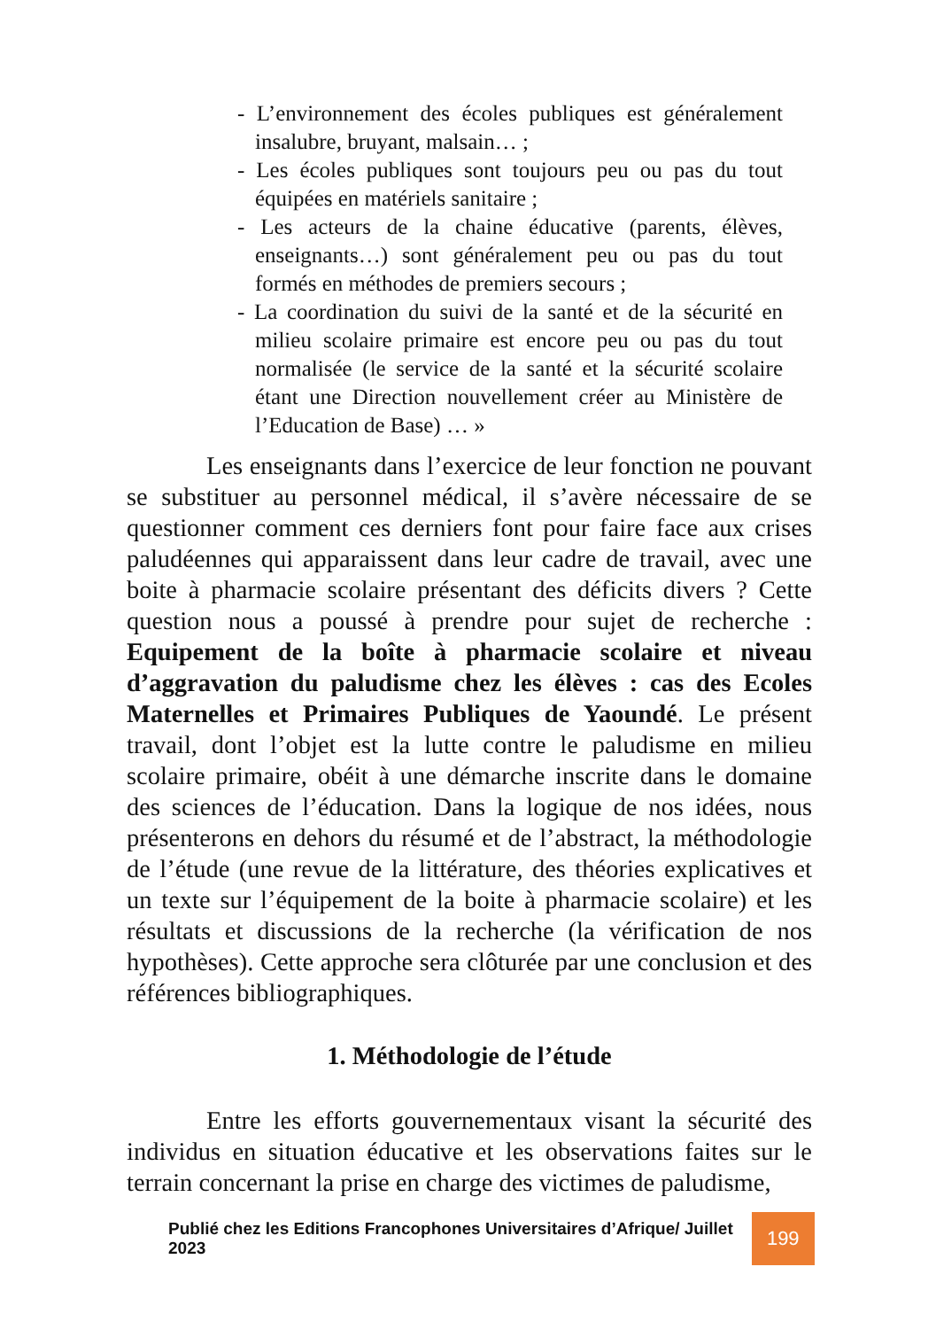- L’environnement des écoles publiques est généralement insalubre, bruyant, malsain… ;
- Les écoles publiques sont toujours peu ou pas du tout équipées en matériels sanitaire ;
- Les acteurs de la chaine éducative (parents, élèves, enseignants…) sont généralement peu ou pas du tout formés en méthodes de premiers secours ;
- La coordination du suivi de la santé et de la sécurité en milieu scolaire primaire est encore peu ou pas du tout normalisée (le service de la santé et la sécurité scolaire étant une Direction nouvellement créer au Ministère de l’Education de Base) … »
Les enseignants dans l’exercice de leur fonction ne pouvant se substituer au personnel médical, il s’avère nécessaire de se questionner comment ces derniers font pour faire face aux crises paludéennes qui apparaissent dans leur cadre de travail, avec une boite à pharmacie scolaire présentant des déficits divers ? Cette question nous a poussé à prendre pour sujet de recherche : Equipement de la boîte à pharmacie scolaire et niveau d’aggravation du paludisme chez les élèves : cas des Ecoles Maternelles et Primaires Publiques de Yaoundé. Le présent travail, dont l’objet est la lutte contre le paludisme en milieu scolaire primaire, obéit à une démarche inscrite dans le domaine des sciences de l’éducation. Dans la logique de nos idées, nous présenterons en dehors du résumé et de l’abstract, la méthodologie de l’étude (une revue de la littérature, des théories explicatives et un texte sur l’équipement de la boite à pharmacie scolaire) et les résultats et discussions de la recherche (la vérification de nos hypothèses). Cette approche sera clôturée par une conclusion et des références bibliographiques.
1. Méthodologie de l’étude
Entre les efforts gouvernementaux visant la sécurité des individus en situation éducative et les observations faites sur le terrain concernant la prise en charge des victimes de paludisme,
Publié chez les Editions Francophones Universitaires d’Afrique/ Juillet 2023 199